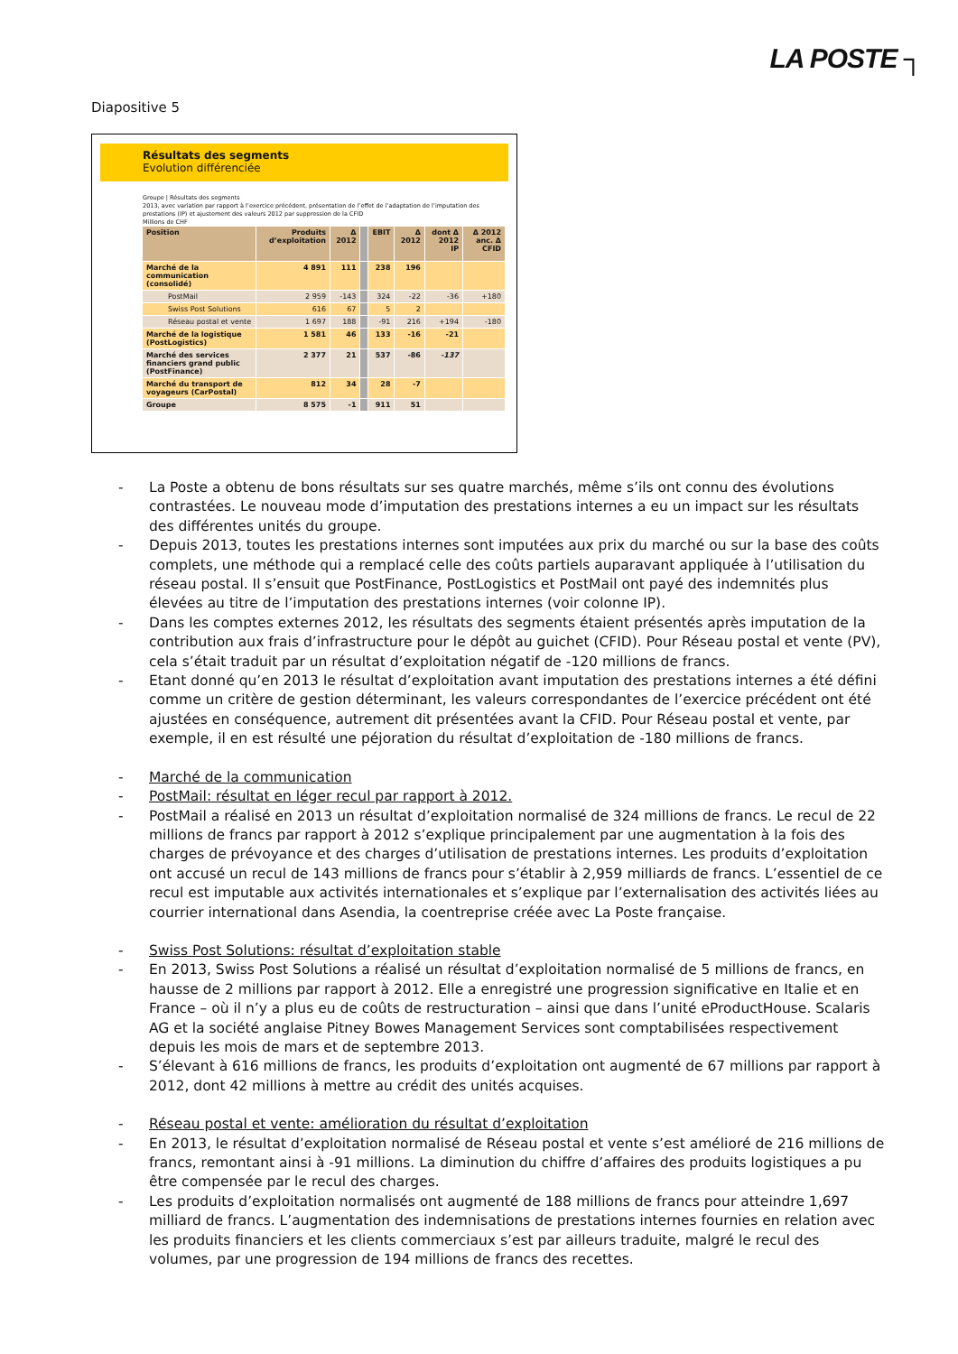LA POSTE ┐
Diapositive 5
Résultats des segments
Evolution différenciée
Groupe | Résultats des segments
2013, avec variation par rapport à l’exercice précédent, présentation de l’effet de l’adaptation de l’imputation des prestations (IP) et ajustement des valeurs 2012 par suppression de la CFID
Millions de CHF
| Position | Produits d’exploitation | Δ 2012 | | EBIT | Δ 2012 | dont Δ 2012 IP | Δ 2012 anc. Δ CFID |
| --- | --- | --- | --- | --- | --- | --- | --- |
| Marché de la communication (consolidé) | 4 891 | 111 | | 238 | 196 | | |
| PostMail | 2 959 | -143 | | 324 | -22 | -36 | +180 |
| Swiss Post Solutions | 616 | 67 | | 5 | 2 | | |
| Réseau postal et vente | 1 697 | 188 | | -91 | 216 | +194 | -180 |
| Marché de la logistique (PostLogistics) | 1 581 | 46 | | 133 | -16 | -21 | |
| Marché des services financiers grand public (PostFinance) | 2 377 | 21 | | 537 | -86 | -137 | |
| Marché du transport de voyageurs (CarPostal) | 812 | 34 | | 28 | -7 | | |
| Groupe | 8 575 | -1 | | 911 | 51 | | |
- La Poste a obtenu de bons résultats sur ses quatre marchés, même s’ils ont connu des évolutions contrastées. Le nouveau mode d’imputation des prestations internes a eu un impact sur les résultats des différentes unités du groupe.
- Depuis 2013, toutes les prestations internes sont imputées aux prix du marché ou sur la base des coûts complets, une méthode qui a remplacé celle des coûts partiels auparavant appliquée à l’utilisation du réseau postal. Il s’ensuit que PostFinance, PostLogistics et PostMail ont payé des indemnités plus élevées au titre de l’imputation des prestations internes (voir colonne IP).
- Dans les comptes externes 2012, les résultats des segments étaient présentés après imputation de la contribution aux frais d’infrastructure pour le dépôt au guichet (CFID). Pour Réseau postal et vente (PV), cela s’était traduit par un résultat d’exploitation négatif de -120 millions de francs.
- Etant donné qu’en 2013 le résultat d’exploitation avant imputation des prestations internes a été défini comme un critère de gestion déterminant, les valeurs correspondantes de l’exercice précédent ont été ajustées en conséquence, autrement dit présentées avant la CFID. Pour Réseau postal et vente, par exemple, il en est résulté une péjoration du résultat d’exploitation de -180 millions de francs.
- Marché de la communication
- PostMail: résultat en léger recul par rapport à 2012.
- PostMail a réalisé en 2013 un résultat d’exploitation normalisé de 324 millions de francs. Le recul de 22 millions de francs par rapport à 2012 s’explique principalement par une augmentation à la fois des charges de prévoyance et des charges d’utilisation de prestations internes. Les produits d’exploitation ont accusé un recul de 143 millions de francs pour s’établir à 2,959 milliards de francs. L’essentiel de ce recul est imputable aux activités internationales et s’explique par l’externalisation des activités liées au courrier international dans Asendia, la coentreprise créée avec La Poste française.
- Swiss Post Solutions: résultat d’exploitation stable
- En 2013, Swiss Post Solutions a réalisé un résultat d’exploitation normalisé de 5 millions de francs, en hausse de 2 millions par rapport à 2012. Elle a enregistré une progression significative en Italie et en France – où il n’y a plus eu de coûts de restructuration – ainsi que dans l’unité eProductHouse. Scalaris AG et la société anglaise Pitney Bowes Management Services sont comptabilisées respectivement depuis les mois de mars et de septembre 2013.
- S’élevant à 616 millions de francs, les produits d’exploitation ont augmenté de 67 millions par rapport à 2012, dont 42 millions à mettre au crédit des unités acquises.
- Réseau postal et vente: amélioration du résultat d’exploitation
- En 2013, le résultat d’exploitation normalisé de Réseau postal et vente s’est amélioré de 216 millions de francs, remontant ainsi à -91 millions. La diminution du chiffre d’affaires des produits logistiques a pu être compensée par le recul des charges.
- Les produits d’exploitation normalisés ont augmenté de 188 millions de francs pour atteindre 1,697 milliard de francs. L’augmentation des indemnisations de prestations internes fournies en relation avec les produits financiers et les clients commerciaux s’est par ailleurs traduite, malgré le recul des volumes, par une progression de 194 millions de francs des recettes.